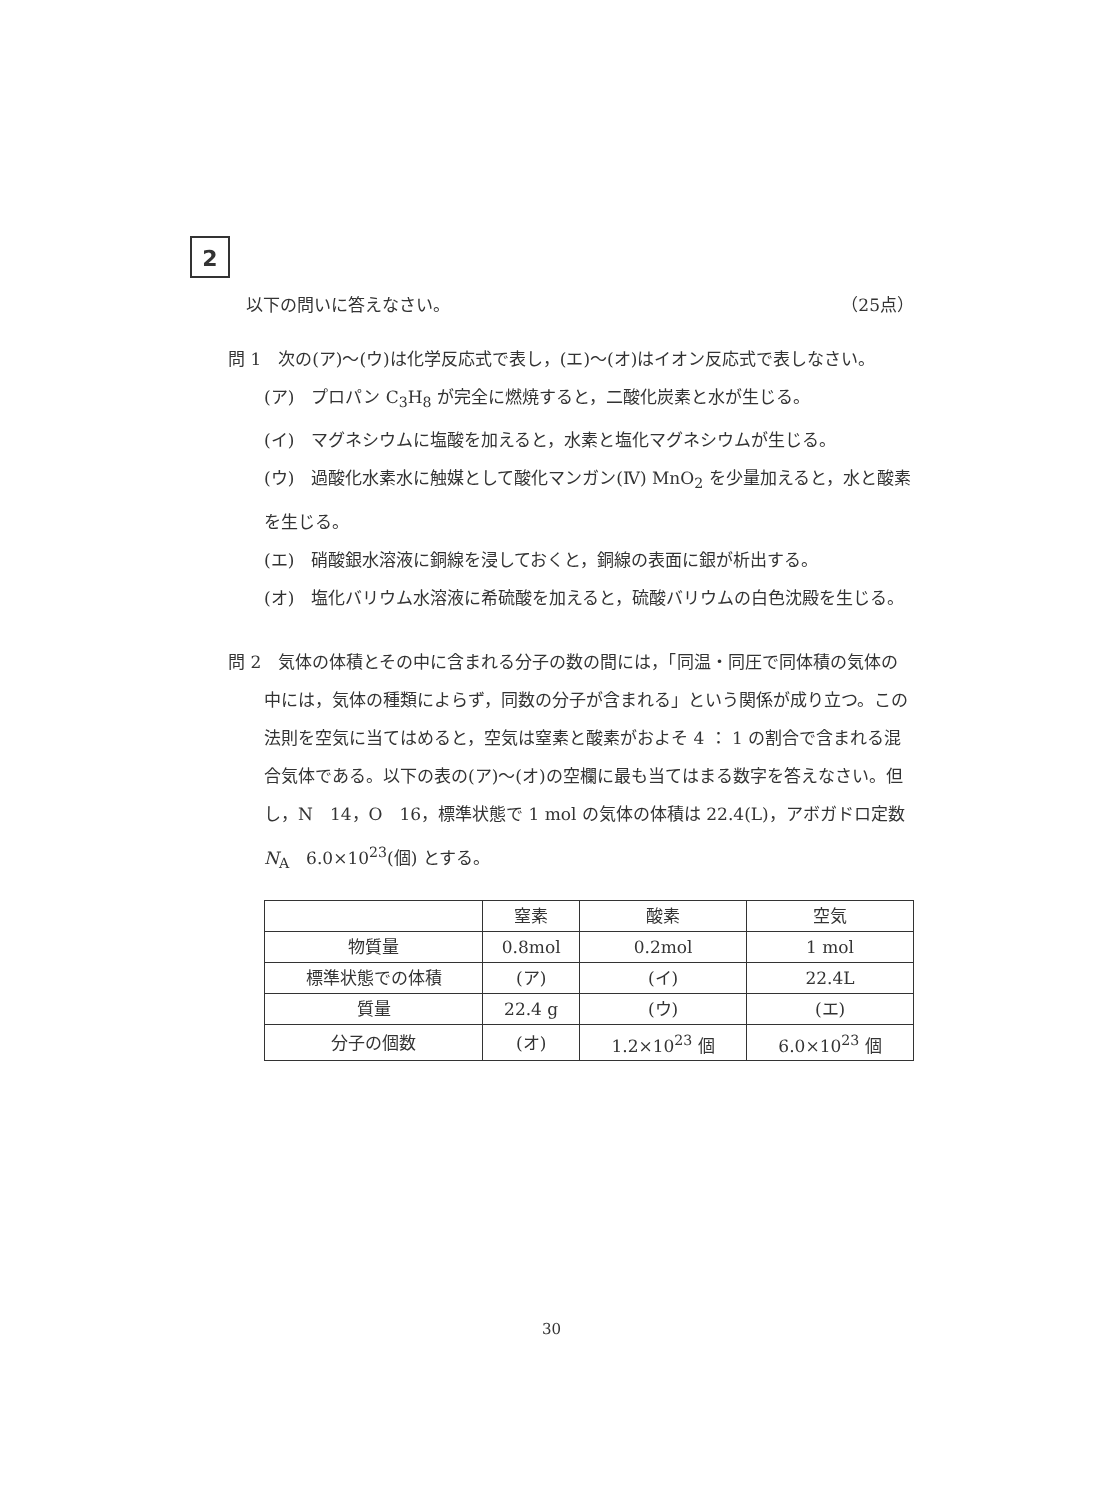2
以下の問いに答えなさい。 （25点）
問 1　次の(ア)〜(ウ)は化学反応式で表し，(エ)〜(オ)はイオン反応式で表しなさい。
　(ア)　プロパン C<sub>3</sub>H<sub>8</sub> が完全に燃焼すると，二酸化炭素と水が生じる。
　(イ)　マグネシウムに塩酸を加えると，水素と塩化マグネシウムが生じる。
　(ウ)　過酸化水素水に触媒として酸化マンガン(Ⅳ) MnO<sub>2</sub> を少量加えると，水と酸素を生じる。
　(エ)　硝酸銀水溶液に銅線を浸しておくと，銅線の表面に銀が析出する。
　(オ)　塩化バリウム水溶液に希硫酸を加えると，硫酸バリウムの白色沈殿を生じる。
問 2　気体の体積とその中に含まれる分子の数の間には，「同温・同圧で同体積の気体の中には，気体の種類によらず，同数の分子が含まれる」という関係が成り立つ。この法則を空気に当てはめると，空気は窒素と酸素がおよそ 4 ： 1 の割合で含まれる混合気体である。以下の表の(ア)〜(オ)の空欄に最も当てはまる数字を答えなさい。但し，N　14，O　16，標準状態で 1 mol の気体の体積は 22.4(L)，アボガドロ定数 N<sub>A</sub>　6.0×10<sup>23</sup>(個) とする。
| | 窒素 | 酸素 | 空気 |
| --- | --- | --- | --- |
| 物質量 | 0.8mol | 0.2mol | 1 mol |
| 標準状態での体積 | (ア) | (イ) | 22.4L |
| 質量 | 22.4 g | (ウ) | (エ) |
| 分子の個数 | (オ) | 1.2×10<sup>23</sup> 個 | 6.0×10<sup>23</sup> 個 |
30